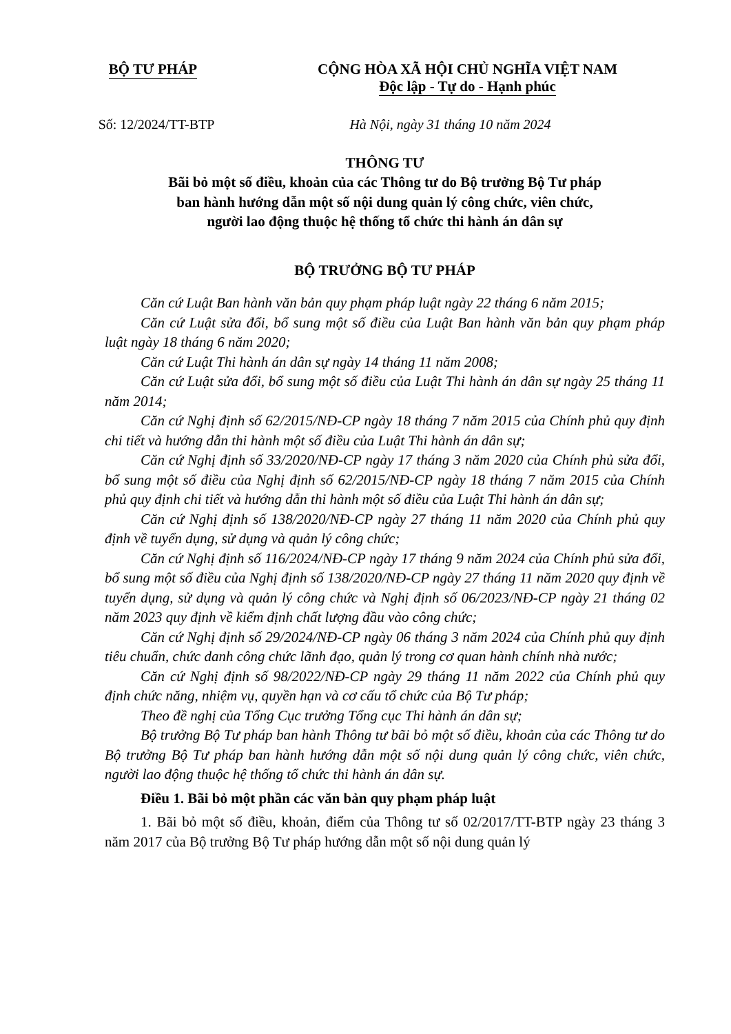BỘ TƯ PHÁP CỘNG HÒA XÃ HỘI CHỦ NGHĨA VIỆT NAM
Độc lập - Tự do - Hạnh phúc
Số: 12/2024/TT-BTP Hà Nội, ngày 31 tháng 10 năm 2024
THÔNG TƯ
Bãi bỏ một số điều, khoản của các Thông tư do Bộ trưởng Bộ Tư pháp
ban hành hướng dẫn một số nội dung quản lý công chức, viên chức,
người lao động thuộc hệ thống tổ chức thi hành án dân sự
BỘ TRƯỞNG BỘ TƯ PHÁP
Căn cứ Luật Ban hành văn bản quy phạm pháp luật ngày 22 tháng 6 năm 2015;
Căn cứ Luật sửa đổi, bổ sung một số điều của Luật Ban hành văn bản quy phạm pháp luật ngày 18 tháng 6 năm 2020;
Căn cứ Luật Thi hành án dân sự ngày 14 tháng 11 năm 2008;
Căn cứ Luật sửa đổi, bổ sung một số điều của Luật Thi hành án dân sự ngày 25 tháng 11 năm 2014;
Căn cứ Nghị định số 62/2015/NĐ-CP ngày 18 tháng 7 năm 2015 của Chính phủ quy định chi tiết và hướng dẫn thi hành một số điều của Luật Thi hành án dân sự;
Căn cứ Nghị định số 33/2020/NĐ-CP ngày 17 tháng 3 năm 2020 của Chính phủ sửa đổi, bổ sung một số điều của Nghị định số 62/2015/NĐ-CP ngày 18 tháng 7 năm 2015 của Chính phủ quy định chi tiết và hướng dẫn thi hành một số điều của Luật Thi hành án dân sự;
Căn cứ Nghị định số 138/2020/NĐ-CP ngày 27 tháng 11 năm 2020 của Chính phủ quy định về tuyển dụng, sử dụng và quản lý công chức;
Căn cứ Nghị định số 116/2024/NĐ-CP ngày 17 tháng 9 năm 2024 của Chính phủ sửa đổi, bổ sung một số điều của Nghị định số 138/2020/NĐ-CP ngày 27 tháng 11 năm 2020 quy định về tuyển dụng, sử dụng và quản lý công chức và Nghị định số 06/2023/NĐ-CP ngày 21 tháng 02 năm 2023 quy định về kiểm định chất lượng đầu vào công chức;
Căn cứ Nghị định số 29/2024/NĐ-CP ngày 06 tháng 3 năm 2024 của Chính phủ quy định tiêu chuẩn, chức danh công chức lãnh đạo, quản lý trong cơ quan hành chính nhà nước;
Căn cứ Nghị định số 98/2022/NĐ-CP ngày 29 tháng 11 năm 2022 của Chính phủ quy định chức năng, nhiệm vụ, quyền hạn và cơ cấu tổ chức của Bộ Tư pháp;
Theo đề nghị của Tổng Cục trưởng Tổng cục Thi hành án dân sự;
Bộ trưởng Bộ Tư pháp ban hành Thông tư bãi bỏ một số điều, khoản của các Thông tư do Bộ trưởng Bộ Tư pháp ban hành hướng dẫn một số nội dung quản lý công chức, viên chức, người lao động thuộc hệ thống tổ chức thi hành án dân sự.
Điều 1. Bãi bỏ một phần các văn bản quy phạm pháp luật
1. Bãi bỏ một số điều, khoản, điểm của Thông tư số 02/2017/TT-BTP ngày 23 tháng 3 năm 2017 của Bộ trưởng Bộ Tư pháp hướng dẫn một số nội dung quản lý